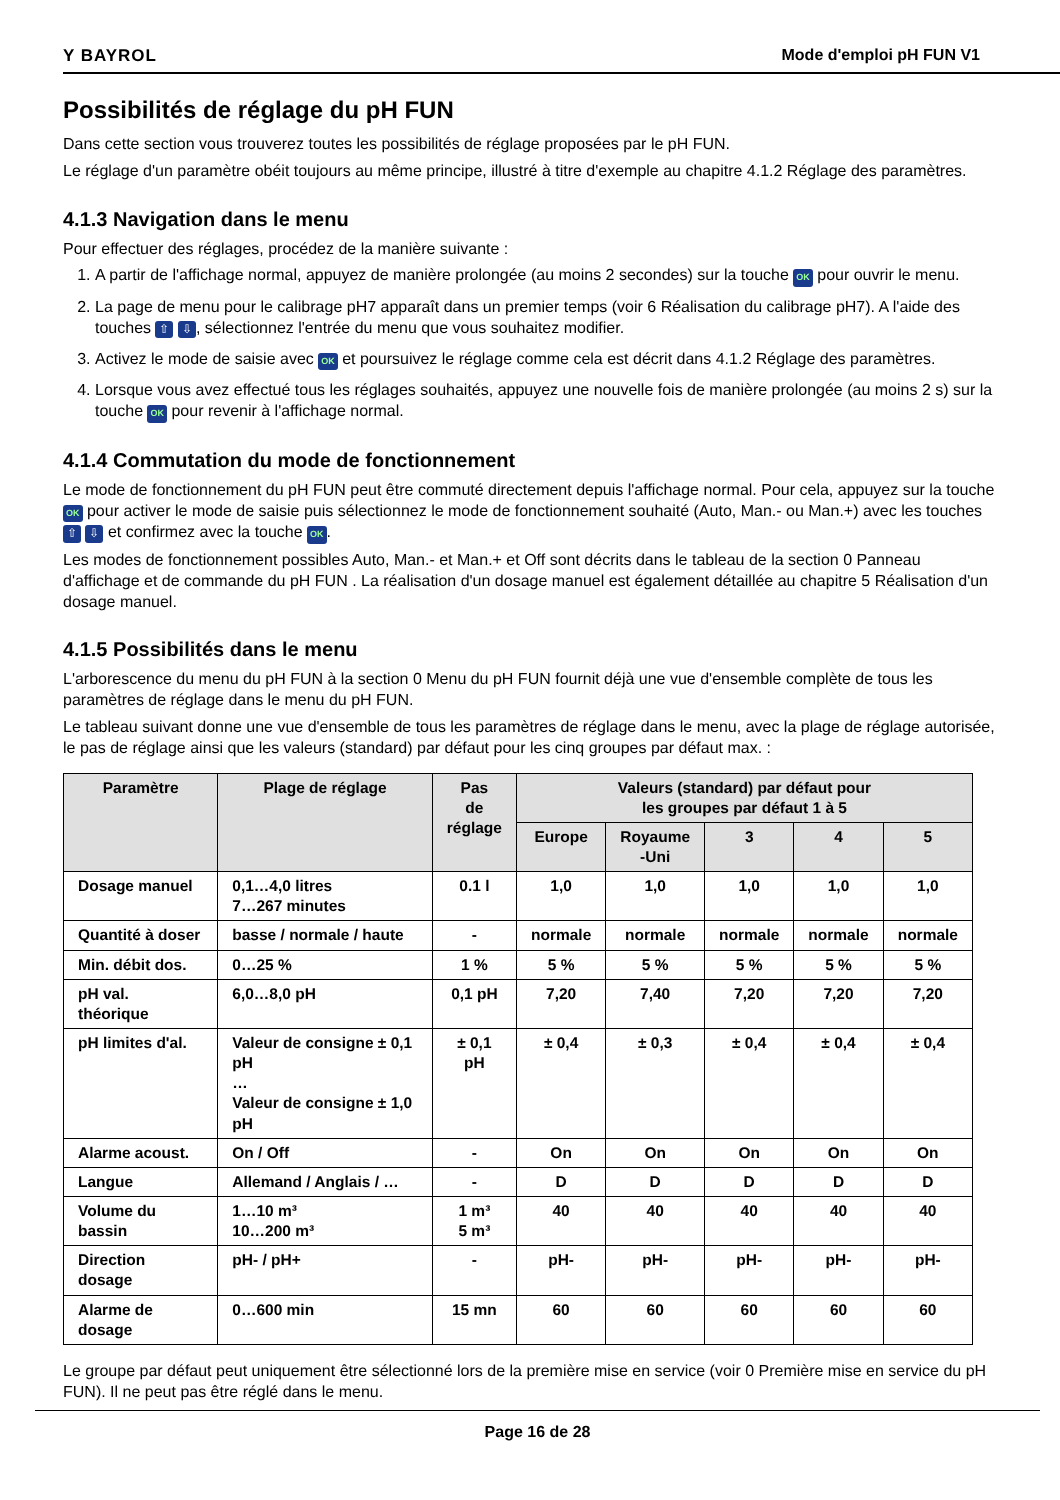Y BAYROL Mode d'emploi pH FUN V1
Possibilités de réglage du pH FUN
Dans cette section vous trouverez toutes les possibilités de réglage proposées par le pH FUN.
Le réglage d'un paramètre obéit toujours au même principe, illustré à titre d'exemple au chapitre 4.1.2 Réglage des paramètres.
4.1.3 Navigation dans le menu
Pour effectuer des réglages, procédez de la manière suivante :
1. A partir de l'affichage normal, appuyez de manière prolongée (au moins 2 secondes) sur la touche OK pour ouvrir le menu.
2. La page de menu pour le calibrage pH7 apparaît dans un premier temps (voir 6 Réalisation du calibrage pH7). A l'aide des touches ⇧ ⇩, sélectionnez l'entrée du menu que vous souhaitez modifier.
3. Activez le mode de saisie avec OK et poursuivez le réglage comme cela est décrit dans 4.1.2 Réglage des paramètres.
4. Lorsque vous avez effectué tous les réglages souhaités, appuyez une nouvelle fois de manière prolongée (au moins 2 s) sur la touche OK pour revenir à l'affichage normal.
4.1.4 Commutation du mode de fonctionnement
Le mode de fonctionnement du pH FUN peut être commuté directement depuis l'affichage normal. Pour cela, appuyez sur la touche OK pour activer le mode de saisie puis sélectionnez le mode de fonctionnement souhaité (Auto, Man.- ou Man.+) avec les touches ⇧ ⇩ et confirmez avec la touche OK.
Les modes de fonctionnement possibles Auto, Man.- et Man.+ et Off sont décrits dans le tableau de la section 0 Panneau d'affichage et de commande du pH FUN . La réalisation d'un dosage manuel est également détaillée au chapitre 5 Réalisation d'un dosage manuel.
4.1.5 Possibilités dans le menu
L'arborescence du menu du pH FUN à la section 0 Menu du pH FUN fournit déjà une vue d'ensemble complète de tous les paramètres de réglage dans le menu du pH FUN.
Le tableau suivant donne une vue d'ensemble de tous les paramètres de réglage dans le menu, avec la plage de réglage autorisée, le pas de réglage ainsi que les valeurs (standard) par défaut pour les cinq groupes par défaut max. :
| Paramètre | Plage de réglage | Pas de réglage | Valeurs (standard) par défaut pour les groupes par défaut 1 à 5 | | | | |
| --- | --- | --- | --- | --- | --- | --- | --- |
| | | | Europe | Royaume -Uni | 3 | 4 | 5 |
| Dosage manuel | 0,1…4,0 litres 7…267 minutes | 0.1 l | 1,0 | 1,0 | 1,0 | 1,0 | 1,0 |
| Quantité à doser | basse / normale / haute | - | normale | normale | normale | normale | normale |
| Min. débit dos. | 0…25 % | 1 % | 5 % | 5 % | 5 % | 5 % | 5 % |
| pH val. théorique | 6,0…8,0 pH | 0,1 pH | 7,20 | 7,40 | 7,20 | 7,20 | 7,20 |
| pH limites d'al. | Valeur de consigne ± 0,1 pH … Valeur de consigne ± 1,0 pH | ± 0,1 pH | ± 0,4 | ± 0,3 | ± 0,4 | ± 0,4 | ± 0,4 |
| Alarme acoust. | On / Off | - | On | On | On | On | On |
| Langue | Allemand / Anglais / … | - | D | D | D | D | D |
| Volume du bassin | 1…10 m³ 10…200 m³ | 1 m³ 5 m³ | 40 | 40 | 40 | 40 | 40 |
| Direction dosage | pH- / pH+ | - | pH- | pH- | pH- | pH- | pH- |
| Alarme de dosage | 0…600 min | 15 mn | 60 | 60 | 60 | 60 | 60 |
Le groupe par défaut peut uniquement être sélectionné lors de la première mise en service (voir 0 Première mise en service du pH FUN). Il ne peut pas être réglé dans le menu.
Page 16 de 28